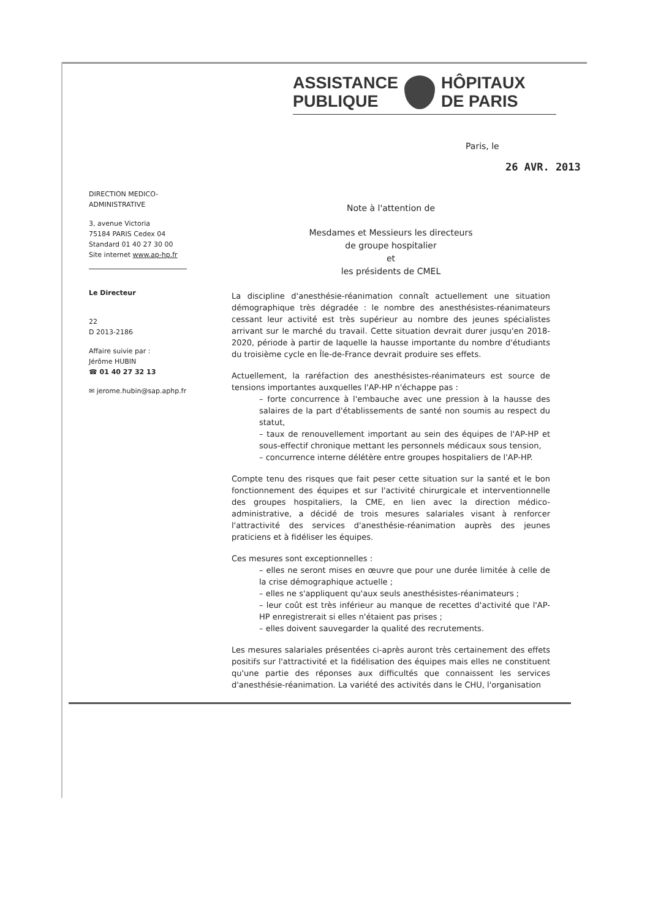ASSISTANCE
PUBLIQUE
HÔPITAUX
DE PARIS
Paris, le
26 AVR. 2013
DIRECTION MEDICO-
ADMINISTRATIVE
3, avenue Victoria
75184 PARIS Cedex 04
Standard 01 40 27 30 00
Site internet www.ap-hp.fr
Le Directeur
22
D 2013-2186
Affaire suivie par :
Jérôme HUBIN
☎ 01 40 27 32 13
✉ jerome.hubin@sap.aphp.fr
Note à l'attention de
Mesdames et Messieurs les directeurs
de groupe hospitalier
et
les présidents de CMEL
La discipline d'anesthésie-réanimation connaît actuellement une situation démographique très dégradée : le nombre des anesthésistes-réanimateurs cessant leur activité est très supérieur au nombre des jeunes spécialistes arrivant sur le marché du travail. Cette situation devrait durer jusqu'en 2018-2020, période à partir de laquelle la hausse importante du nombre d'étudiants du troisième cycle en Île-de-France devrait produire ses effets.
Actuellement, la raréfaction des anesthésistes-réanimateurs est source de tensions importantes auxquelles l'AP-HP n'échappe pas :
– forte concurrence à l'embauche avec une pression à la hausse des salaires de la part d'établissements de santé non soumis au respect du statut,
– taux de renouvellement important au sein des équipes de l'AP-HP et sous-effectif chronique mettant les personnels médicaux sous tension,
– concurrence interne délétère entre groupes hospitaliers de l'AP-HP.
Compte tenu des risques que fait peser cette situation sur la santé et le bon fonctionnement des équipes et sur l'activité chirurgicale et interventionnelle des groupes hospitaliers, la CME, en lien avec la direction médico-administrative, a décidé de trois mesures salariales visant à renforcer l'attractivité des services d'anesthésie-réanimation auprès des jeunes praticiens et à fidéliser les équipes.
Ces mesures sont exceptionnelles :
– elles ne seront mises en œuvre que pour une durée limitée à celle de la crise démographique actuelle ;
– elles ne s'appliquent qu'aux seuls anesthésistes-réanimateurs ;
– leur coût est très inférieur au manque de recettes d'activité que l'AP-HP enregistrerait si elles n'étaient pas prises ;
– elles doivent sauvegarder la qualité des recrutements.
Les mesures salariales présentées ci-après auront très certainement des effets positifs sur l'attractivité et la fidélisation des équipes mais elles ne constituent qu'une partie des réponses aux difficultés que connaissent les services d'anesthésie-réanimation. La variété des activités dans le CHU, l'organisation